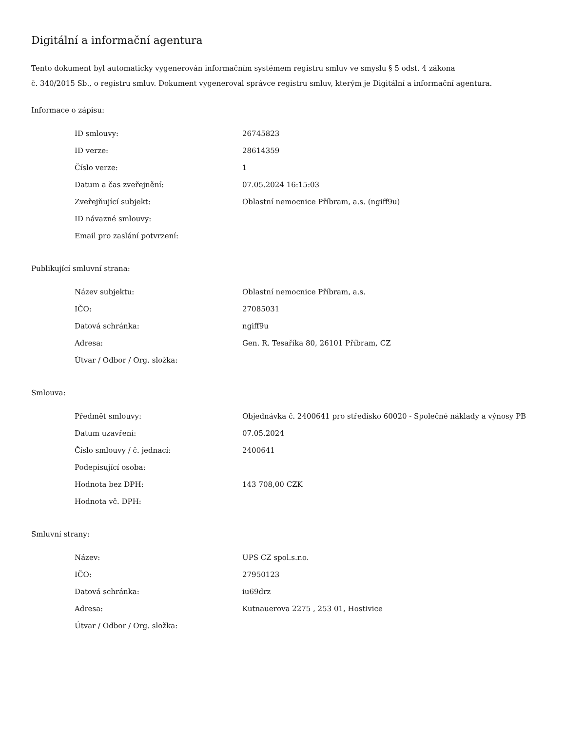Digitální a informační agentura
Tento dokument byl automaticky vygenerován informačním systémem registru smluv ve smyslu § 5 odst. 4 zákona
č. 340/2015 Sb., o registru smluv. Dokument vygeneroval správce registru smluv, kterým je Digitální a informační agentura.
Informace o zápisu:
| ID smlouvy: | 26745823 |
| ID verze: | 28614359 |
| Číslo verze: | 1 |
| Datum a čas zveřejnění: | 07.05.2024 16:15:03 |
| Zveřejňující subjekt: | Oblastní nemocnice Příbram, a.s. (ngiff9u) |
| ID návazné smlouvy: | |
| Email pro zaslání potvrzení: | |
Publikující smluvní strana:
| Název subjektu: | Oblastní nemocnice Příbram, a.s. |
| IČO: | 27085031 |
| Datová schránka: | ngiff9u |
| Adresa: | Gen. R. Tesaříka 80, 26101 Příbram, CZ |
| Útvar / Odbor / Org. složka: | |
Smlouva:
| Předmět smlouvy: | Objednávka č. 2400641 pro středisko 60020 - Společné náklady a výnosy PB |
| Datum uzavření: | 07.05.2024 |
| Číslo smlouvy / č. jednací: | 2400641 |
| Podepisující osoba: | |
| Hodnota bez DPH: | 143 708,00 CZK |
| Hodnota vč. DPH: | |
Smluvní strany:
| Název: | UPS CZ spol.s.r.o. |
| IČO: | 27950123 |
| Datová schránka: | iu69drz |
| Adresa: | Kutnauerova 2275 , 253 01, Hostivice |
| Útvar / Odbor / Org. složka: | |